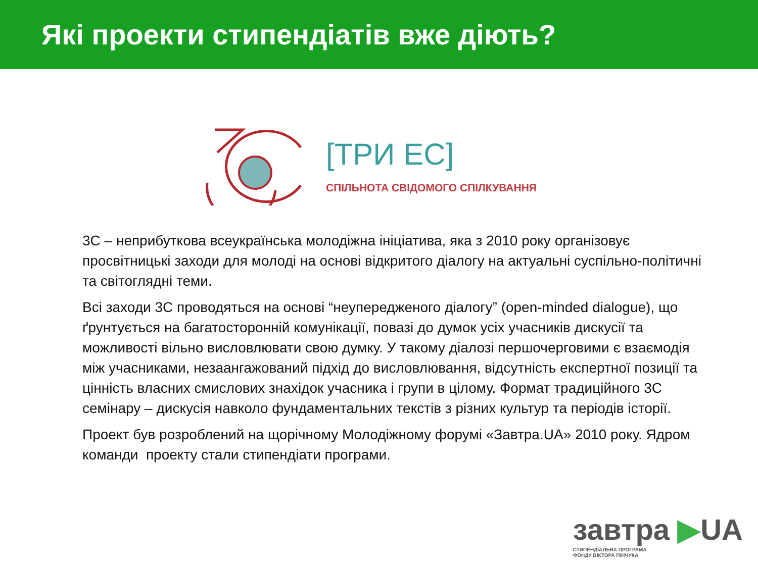Які проекти стипендіатів вже діють?
[ТРИ ЕС]
СПІЛЬНОТА СВІДОМОГО СПІЛКУВАННЯ
3С – неприбуткова всеукраїнська молодіжна ініціатива, яка з 2010 року організовує просвітницькі заходи для молоді на основі відкритого діалогу на актуальні суспільно-політичні та світоглядні теми.
Всі заходи 3С проводяться на основі “неупередженого діалогу” (open-minded dialogue), що ґрунтується на багатосторонній комунікації, повазі до думок усіх учасників дискусії та можливості вільно висловлювати свою думку. У такому діалозі першочерговими є взаємодія між учасниками, незаангажований підхід до висловлювання, відсутність експертної позиції та цінність власних смислових знахідок учасника і групи в цілому. Формат традиційного 3С семінару – дискусія навколо фундаментальних текстів з різних культур та періодів історії.
Проект був розроблений на щорічному Молодіжному форумі «Завтра.UA» 2010 року. Ядром команди проекту стали стипендіати програми.
завтра ▶UA
СТИПЕНДІАЛЬНА ПРОГРАМА
ФОНДУ ВІКТОРА ПІНЧУКА